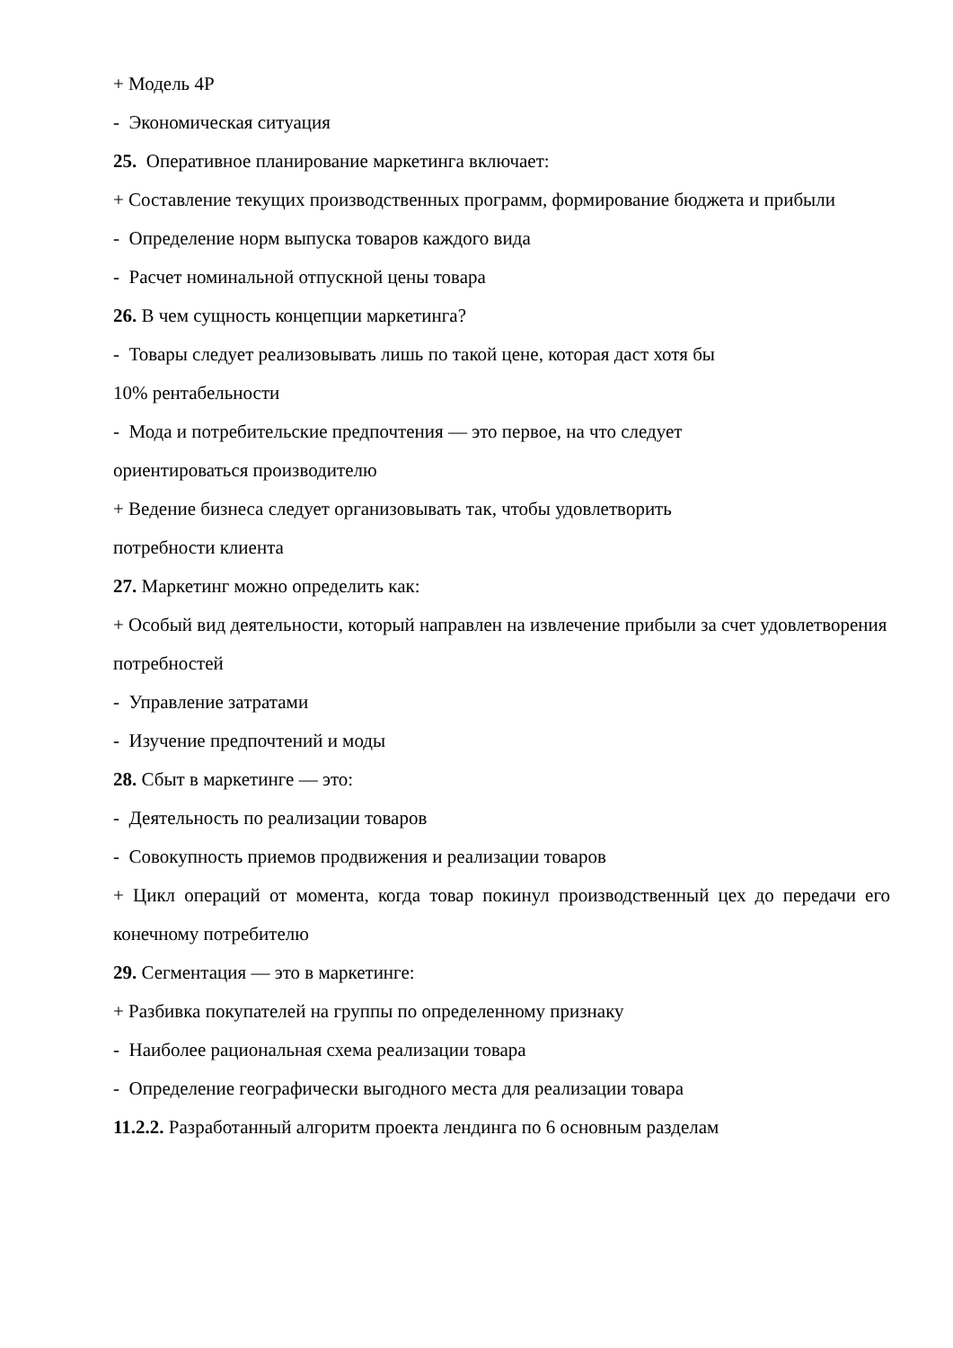+ Модель 4P
- Экономическая ситуация
25. Оперативное планирование маркетинга включает:
+ Составление текущих производственных программ, формирование бюджета и прибыли
- Определение норм выпуска товаров каждого вида
- Расчет номинальной отпускной цены товара
26. В чем сущность концепции маркетинга?
- Товары следует реализовывать лишь по такой цене, которая даст хотя бы
10% рентабельности
- Мода и потребительские предпочтения — это первое, на что следует
ориентироваться производителю
+ Ведение бизнеса следует организовывать так, чтобы удовлетворить
потребности клиента
27. Маркетинг можно определить как:
+ Особый вид деятельности, который направлен на извлечение прибыли за счет удовлетворения потребностей
- Управление затратами
- Изучение предпочтений и моды
28. Сбыт в маркетинге — это:
- Деятельность по реализации товаров
- Совокупность приемов продвижения и реализации товаров
+ Цикл операций от момента, когда товар покинул производственный цех до передачи его конечному потребителю
29. Сегментация — это в маркетинге:
+ Разбивка покупателей на группы по определенному признаку
- Наиболее рациональная схема реализации товара
- Определение географически выгодного места для реализации товара
11.2.2. Разработанный алгоритм проекта лендинга по 6 основным разделам